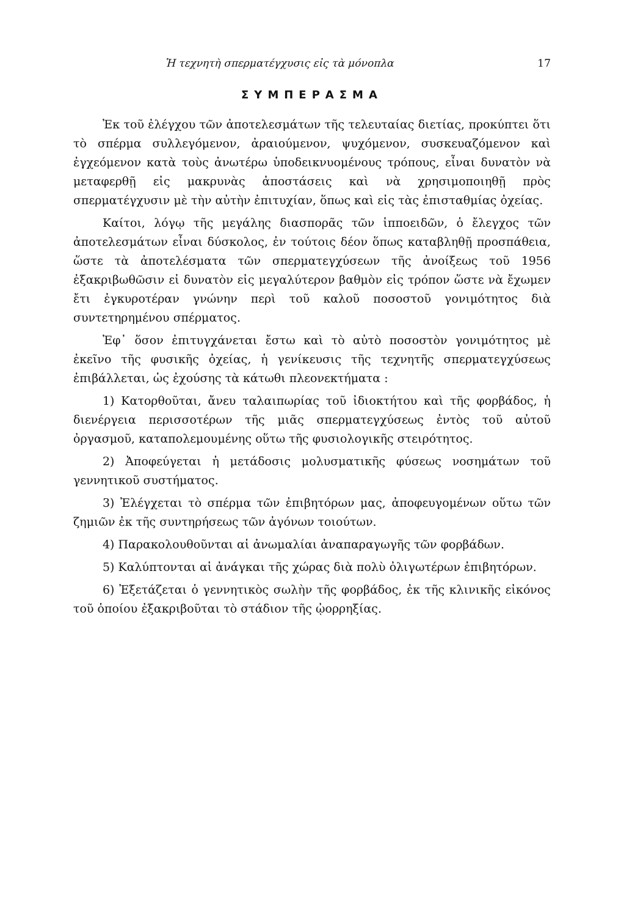Ἡ τεχνητὴ σπερματέγχυσις εἰς τὰ μόνοπλα 17
ΣΥΜΠΕΡΑΣΜΑ
Ἐκ τοῦ ἐλέγχου τῶν ἀποτελεσμάτων τῆς τελευταίας διετίας, προκύπτει ὅτι τὸ σπέρμα συλλεγόμενον, ἀραιούμενον, ψυχόμενον, συσκευαζόμενον καὶ ἐγχεόμενον κατὰ τοὺς ἀνωτέρω ὑποδεικνυομένους τρόπους, εἶναι δυνατὸν νὰ μεταφερθῇ εἰς μακρυνὰς ἀποστάσεις καὶ νὰ χρησιμοποιηθῇ πρὸς σπερματέγχυσιν μὲ τὴν αὐτὴν ἐπιτυχίαν, ὅπως καὶ εἰς τὰς ἐπισταθμίας ὀχείας.
Καίτοι, λόγῳ τῆς μεγάλης διασπορᾶς τῶν ἱπποειδῶν, ὁ ἔλεγχος τῶν ἀποτελεσμάτων εἶναι δύσκολος, ἐν τούτοις δέον ὅπως καταβληθῇ προσπάθεια, ὥστε τὰ ἀποτελέσματα τῶν σπερματεγχύσεων τῆς ἀνοίξεως τοῦ 1956 ἐξακριβωθῶσιν εἰ δυνατὸν εἰς μεγαλύτερον βαθμὸν εἰς τρόπον ὥστε νὰ ἔχωμεν ἔτι ἐγκυροτέραν γνώνην περὶ τοῦ καλοῦ ποσοστοῦ γονιμότητος διὰ συντετηρημένου σπέρματος.
Ἐφ᾽ ὅσον ἐπιτυγχάνεται ἔστω καὶ τὸ αὐτὸ ποσοστὸν γονιμότητος μὲ ἐκεῖνο τῆς φυσικῆς ὀχείας, ἡ γενίκευσις τῆς τεχνητῆς σπερματεγχύσεως ἐπιβάλλεται, ὡς ἐχούσης τὰ κάτωθι πλεονεκτήματα :
1) Κατορθοῦται, ἄνευ ταλαιπωρίας τοῦ ἰδιοκτήτου καὶ τῆς φορβάδος, ἡ διενέργεια περισσοτέρων τῆς μιᾶς σπερματεγχύσεως ἐντὸς τοῦ αὐτοῦ ὀργασμοῦ, καταπολεμουμένης οὕτω τῆς φυσιολογικῆς στειρότητος.
2) Ἀποφεύγεται ἡ μετάδοσις μολυσματικῆς φύσεως νοσημάτων τοῦ γεννητικοῦ συστήματος.
3) Ἐλέγχεται τὸ σπέρμα τῶν ἐπιβητόρων μας, ἀποφευγομένων οὕτω τῶν ζημιῶν ἐκ τῆς συντηρήσεως τῶν ἀγόνων τοιούτων.
4) Παρακολουθοῦνται αἱ ἀνωμαλίαι ἀναπαραγωγῆς τῶν φορβάδων.
5) Καλύπτονται αἱ ἀνάγκαι τῆς χώρας διὰ πολὺ ὀλιγωτέρων ἐπιβητόρων.
6) Ἐξετάζεται ὁ γεννητικὸς σωλὴν τῆς φορβάδος, ἐκ τῆς κλινικῆς εἰκόνος τοῦ ὁποίου ἐξακριβοῦται τὸ στάδιον τῆς ᾠορρηξίας.